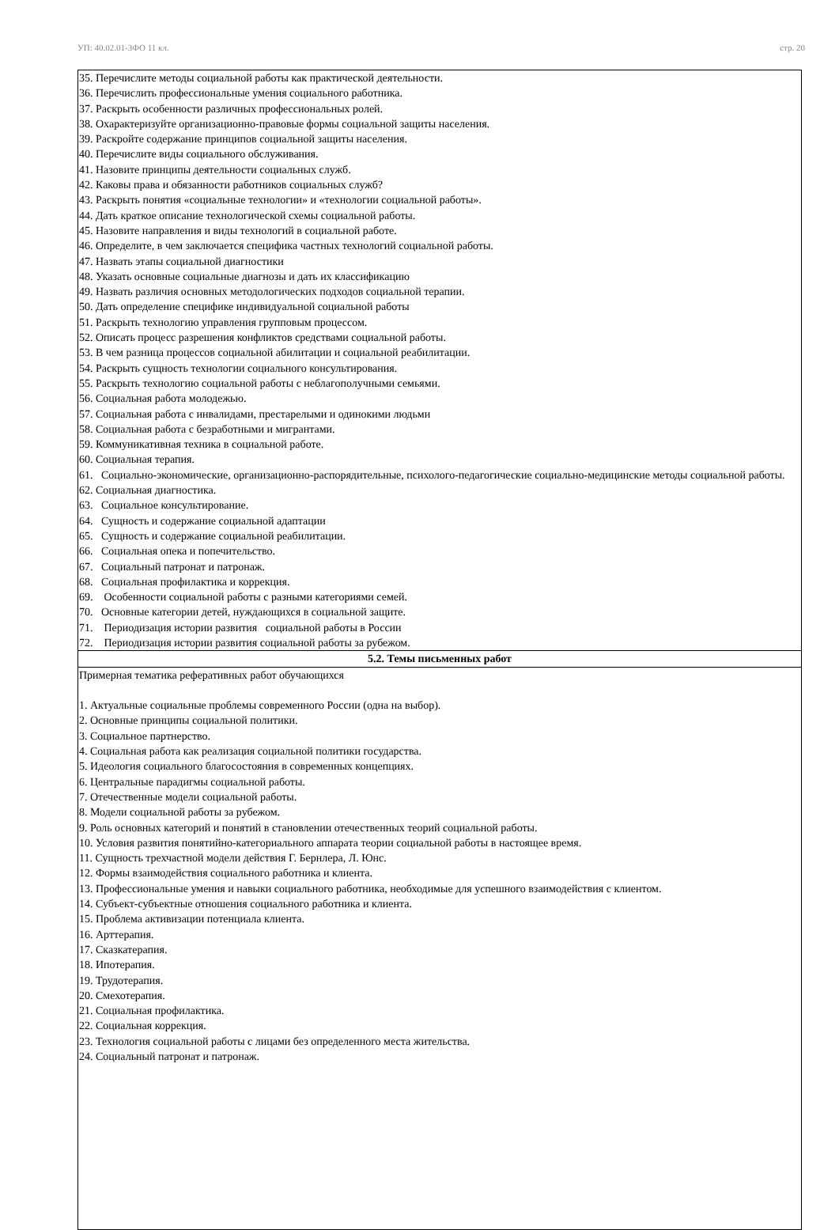УП: 40.02.01-3ФО 11 кл. стр. 20
| 35. Перечислите методы социальной работы как практической деятельности. 36. Перечислить профессиональные умения социального работника. 37. Раскрыть особенности различных профессиональных ролей. 38. Охарактеризуйте организационно-правовые формы социальной защиты населения. 39. Раскройте содержание принципов социальной защиты населения. 40. Перечислите виды социального обслуживания. 41. Назовите принципы деятельности социальных служб. 42. Каковы права и обязанности работников социальных служб? 43. Раскрыть понятия «социальные технологии» и «технологии социальной работы». 44. Дать краткое описание технологической схемы социальной работы. 45. Назовите направления и виды технологий в социальной работе. 46. Определите, в чем заключается специфика частных технологий социальной работы. 47. Назвать этапы социальной диагностики 48. Указать основные социальные диагнозы и дать их классификацию 49. Назвать различия основных методологических подходов социальной терапии. 50. Дать определение специфике индивидуальной социальной работы 51. Раскрыть технологию управления групповым процессом. 52. Описать процесс разрешения конфликтов средствами социальной работы. 53. В чем разница процессов социальной абилитации и социальной реабилитации. 54. Раскрыть сущность технологии социального консультирования. 55. Раскрыть технологию социальной работы с неблагополучными семьями. 56. Социальная работа молодежью. 57. Социальная работа с инвалидами, престарелыми и одинокими людьми 58. Социальная работа с безработными и мигрантами. 59. Коммуникативная техника в социальной работе. 60. Социальная терапия. 61. Социально-экономические, организационно-распорядительные, психолого-педагогические социально-медицинские методы социальной работы. 62. Социальная диагностика. 63. Социальное консультирование. 64. Сущность и содержание социальной адаптации 65. Сущность и содержание социальной реабилитации. 66. Социальная опека и попечительство. 67. Социальный патронат и патронаж. 68. Социальная профилактика и коррекция. 69. Особенности социальной работы с разными категориями семей. 70. Основные категории детей, нуждающихся в социальной защите. 71. Периодизация истории развития социальной работы в России 72. Периодизация истории развития социальной работы за рубежом. |
| 5.2. Темы письменных работ |
| Примерная тематика реферативных работ обучающихся 1. Актуальные социальные проблемы современного России (одна на выбор). 2. Основные принципы социальной политики. 3. Социальное партнерство. 4. Социальная работа как реализация социальной политики государства. 5. Идеология социального благосостояния в современных концепциях. 6. Центральные парадигмы социальной работы. 7. Отечественные модели социальной работы. 8. Модели социальной работы за рубежом. 9. Роль основных категорий и понятий в становлении отечественных теорий социальной работы. 10. Условия развития понятийно-категориального аппарата теории социальной работы в настоящее время. 11. Сущность трехчастной модели действия Г. Бернлера, Л. Юнс. 12. Формы взаимодействия социального работника и клиента. 13. Профессиональные умения и навыки социального работника, необходимые для успешного взаимодействия с клиентом. 14. Субъект-субъектные отношения социального работника и клиента. 15. Проблема активизации потенциала клиента. 16. Арттерапия. 17. Сказкатерапия. 18. Ипотерапия. 19. Трудотерапия. 20. Смехотерапия. 21. Социальная профилактика. 22. Социальная коррекция. 23. Технология социальной работы с лицами без определенного места жительства. 24. Социальный патронат и патронаж. |